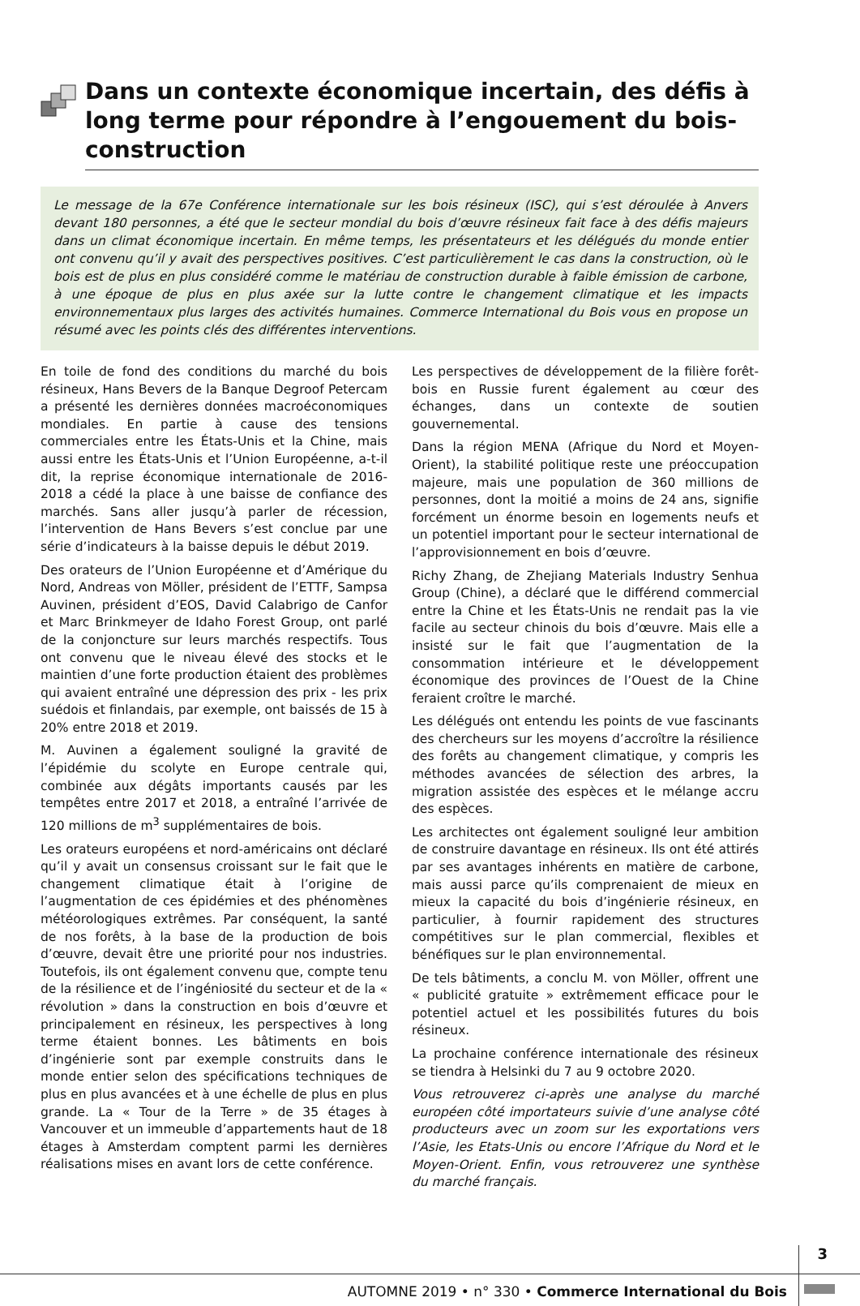Dans un contexte économique incertain, des défis à long terme pour répondre à l’engouement du bois-construction
Le message de la 67e Conférence internationale sur les bois résineux (ISC), qui s’est déroulée à Anvers devant 180 personnes, a été que le secteur mondial du bois d’œuvre résineux fait face à des défis majeurs dans un climat économique incertain. En même temps, les présentateurs et les délégués du monde entier ont convenu qu’il y avait des perspectives positives. C’est particulièrement le cas dans la construction, où le bois est de plus en plus considéré comme le matériau de construction durable à faible émission de carbone, à une époque de plus en plus axée sur la lutte contre le changement climatique et les impacts environnementaux plus larges des activités humaines. Commerce International du Bois vous en propose un résumé avec les points clés des différentes interventions.
En toile de fond des conditions du marché du bois résineux, Hans Bevers de la Banque Degroof Petercam a présenté les dernières données macroéconomiques mondiales. En partie à cause des tensions commerciales entre les États-Unis et la Chine, mais aussi entre les États-Unis et l’Union Européenne, a-t-il dit, la reprise économique internationale de 2016-2018 a cédé la place à une baisse de confiance des marchés. Sans aller jusqu’à parler de récession, l’intervention de Hans Bevers s’est conclue par une série d’indicateurs à la baisse depuis le début 2019.
Des orateurs de l’Union Européenne et d’Amérique du Nord, Andreas von Möller, président de l’ETTF, Sampsa Auvinen, président d’EOS, David Calabrigo de Canfor et Marc Brinkmeyer de Idaho Forest Group, ont parlé de la conjoncture sur leurs marchés respectifs. Tous ont convenu que le niveau élevé des stocks et le maintien d’une forte production étaient des problèmes qui avaient entraîné une dépression des prix - les prix suédois et finlandais, par exemple, ont baissés de 15 à 20% entre 2018 et 2019.
M. Auvinen a également souligné la gravité de l’épidémie du scolyte en Europe centrale qui, combinée aux dégâts importants causés par les tempêtes entre 2017 et 2018, a entraîné l’arrivée de 120 millions de m<sup>3</sup> supplémentaires de bois.
Les orateurs européens et nord-américains ont déclaré qu’il y avait un consensus croissant sur le fait que le changement climatique était à l’origine de l’augmentation de ces épidémies et des phénomènes météorologiques extrêmes. Par conséquent, la santé de nos forêts, à la base de la production de bois d’œuvre, devait être une priorité pour nos industries. Toutefois, ils ont également convenu que, compte tenu de la résilience et de l’ingéniosité du secteur et de la « révolution » dans la construction en bois d’œuvre et principalement en résineux, les perspectives à long terme étaient bonnes. Les bâtiments en bois d’ingénierie sont par exemple construits dans le monde entier selon des spécifications techniques de plus en plus avancées et à une échelle de plus en plus grande. La « Tour de la Terre » de 35 étages à Vancouver et un immeuble d’appartements haut de 18 étages à Amsterdam comptent parmi les dernières réalisations mises en avant lors de cette conférence.
Les perspectives de développement de la filière forêt-bois en Russie furent également au cœur des échanges, dans un contexte de soutien gouvernemental.
Dans la région MENA (Afrique du Nord et Moyen-Orient), la stabilité politique reste une préoccupation majeure, mais une population de 360 millions de personnes, dont la moitié a moins de 24 ans, signifie forcément un énorme besoin en logements neufs et un potentiel important pour le secteur international de l’approvisionnement en bois d’œuvre.
Richy Zhang, de Zhejiang Materials Industry Senhua Group (Chine), a déclaré que le différend commercial entre la Chine et les États-Unis ne rendait pas la vie facile au secteur chinois du bois d’œuvre. Mais elle a insisté sur le fait que l’augmentation de la consommation intérieure et le développement économique des provinces de l’Ouest de la Chine feraient croître le marché.
Les délégués ont entendu les points de vue fascinants des chercheurs sur les moyens d’accroître la résilience des forêts au changement climatique, y compris les méthodes avancées de sélection des arbres, la migration assistée des espèces et le mélange accru des espèces.
Les architectes ont également souligné leur ambition de construire davantage en résineux. Ils ont été attirés par ses avantages inhérents en matière de carbone, mais aussi parce qu’ils comprenaient de mieux en mieux la capacité du bois d’ingénierie résineux, en particulier, à fournir rapidement des structures compétitives sur le plan commercial, flexibles et bénéfiques sur le plan environnemental.
De tels bâtiments, a conclu M. von Möller, offrent une « publicité gratuite » extrêmement efficace pour le potentiel actuel et les possibilités futures du bois résineux.
La prochaine conférence internationale des résineux se tiendra à Helsinki du 7 au 9 octobre 2020.
Vous retrouverez ci-après une analyse du marché européen côté importateurs suivie d’une analyse côté producteurs avec un zoom sur les exportations vers l’Asie, les Etats-Unis ou encore l’Afrique du Nord et le Moyen-Orient. Enfin, vous retrouverez une synthèse du marché français.
3
AUTOMNE 2019 • n° 330 • Commerce International du Bois